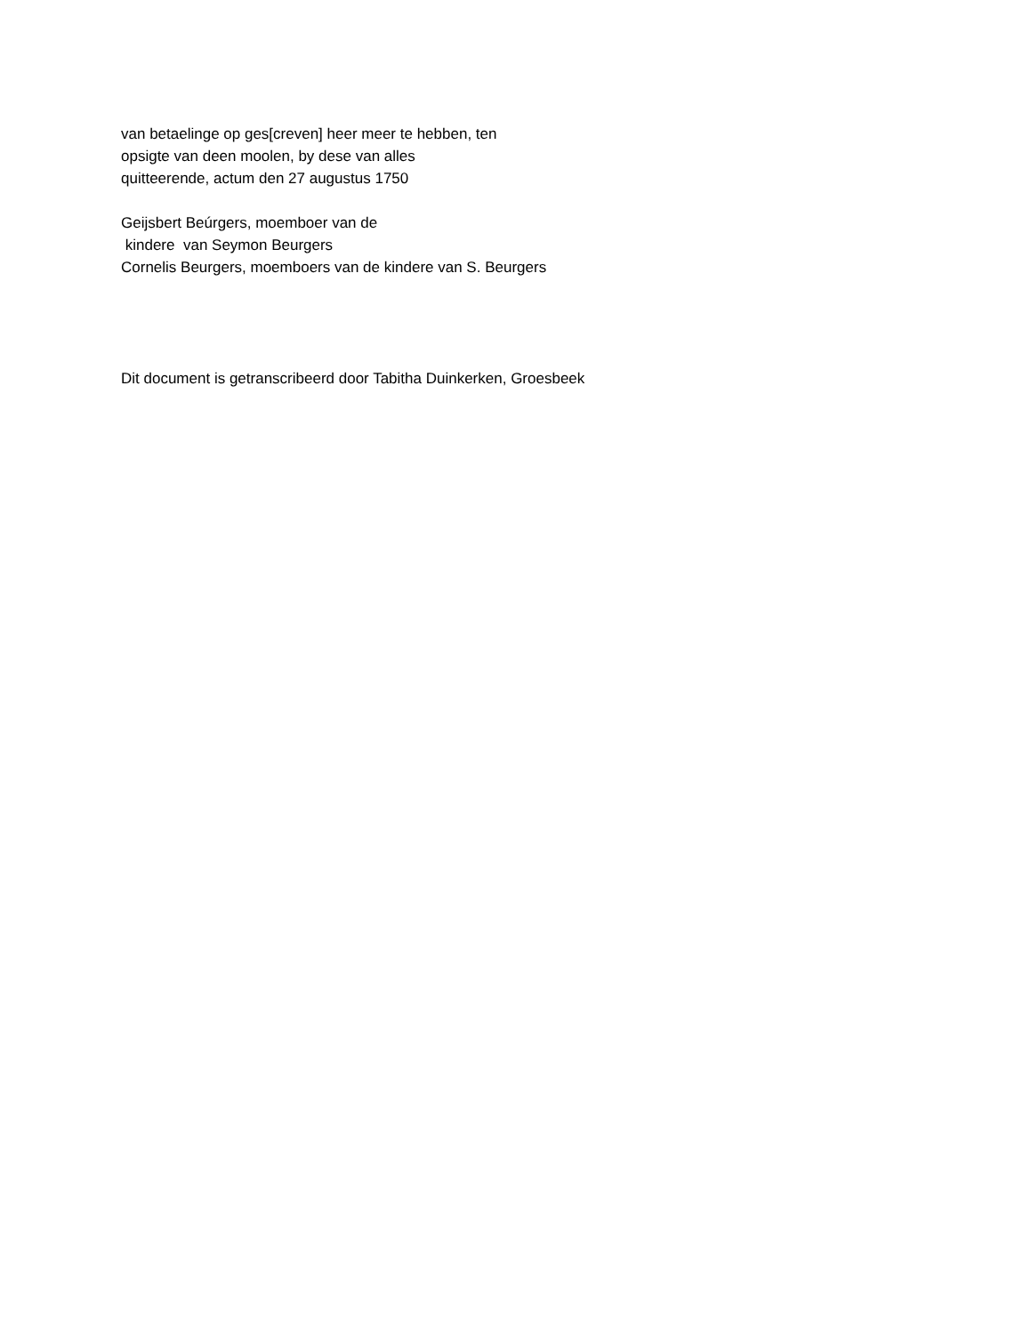van betaelinge op ges[creven] heer meer te hebben, ten
opsigte van deen moolen, by dese van alles
quitteerende, actum den 27 augustus 1750
Geijsbert Beúrgers, moemboer van de
kindere van Seymon Beurgers
Cornelis Beurgers, moemboers van de kindere van S. Beurgers
Dit document is getranscribeerd door Tabitha Duinkerken, Groesbeek